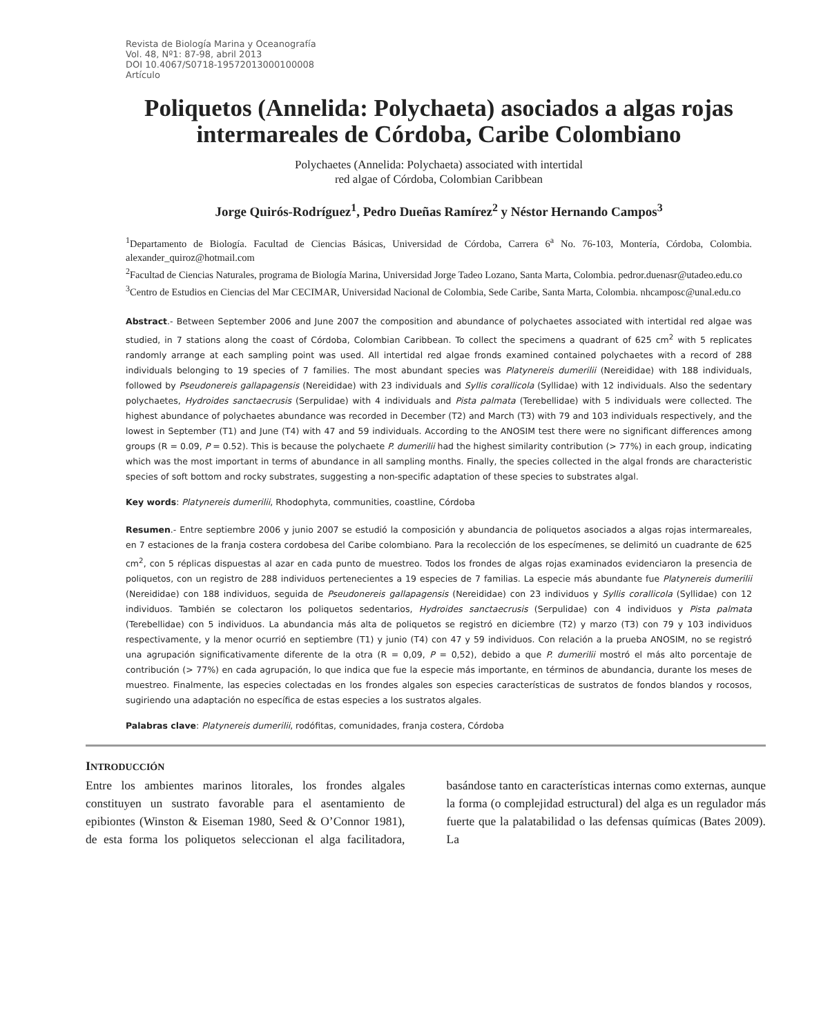Revista de Biología Marina y Oceanografía
Vol. 48, Nº1: 87-98, abril 2013
DOI 10.4067/S0718-19572013000100008
Artículo
Poliquetos (Annelida: Polychaeta) asociados a algas rojas intermareales de Córdoba, Caribe Colombiano
Polychaetes (Annelida: Polychaeta) associated with intertidal
red algae of Córdoba, Colombian Caribbean
Jorge Quirós-Rodríguez<sup>1</sup>, Pedro Dueñas Ramírez<sup>2</sup> y Néstor Hernando Campos<sup>3</sup>
<sup>1</sup> Departamento de Biología. Facultad de Ciencias Básicas, Universidad de Córdoba, Carrera 6<sup>a</sup> No. 76-103, Montería, Córdoba, Colombia. alexander_quiroz@hotmail.com
<sup>2</sup> Facultad de Ciencias Naturales, programa de Biología Marina, Universidad Jorge Tadeo Lozano, Santa Marta, Colombia. pedror.duenasr@utadeo.edu.co
<sup>3</sup> Centro de Estudios en Ciencias del Mar CECIMAR, Universidad Nacional de Colombia, Sede Caribe, Santa Marta, Colombia. nhcamposc@unal.edu.co
Abstract.- Between September 2006 and June 2007 the composition and abundance of polychaetes associated with intertidal red algae was studied, in 7 stations along the coast of Córdoba, Colombian Caribbean. To collect the specimens a quadrant of 625 cm<sup>2</sup> with 5 replicates randomly arrange at each sampling point was used. All intertidal red algae fronds examined contained polychaetes with a record of 288 individuals belonging to 19 species of 7 families. The most abundant species was Platynereis dumerilii (Nereididae) with 188 individuals, followed by Pseudonereis gallapagensis (Nereididae) with 23 individuals and Syllis corallicola (Syllidae) with 12 individuals. Also the sedentary polychaetes, Hydroides sanctaecrusis (Serpulidae) with 4 individuals and Pista palmata (Terebellidae) with 5 individuals were collected. The highest abundance of polychaetes abundance was recorded in December (T2) and March (T3) with 79 and 103 individuals respectively, and the lowest in September (T1) and June (T4) with 47 and 59 individuals. According to the ANOSIM test there were no significant differences among groups (R = 0.09, P = 0.52). This is because the polychaete P. dumerilii had the highest similarity contribution (> 77%) in each group, indicating which was the most important in terms of abundance in all sampling months. Finally, the species collected in the algal fronds are characteristic species of soft bottom and rocky substrates, suggesting a non-specific adaptation of these species to substrates algal.
Key words: Platynereis dumerilii, Rhodophyta, communities, coastline, Córdoba
Resumen.- Entre septiembre 2006 y junio 2007 se estudió la composición y abundancia de poliquetos asociados a algas rojas intermareales, en 7 estaciones de la franja costera cordobesa del Caribe colombiano. Para la recolección de los especímenes, se delimitó un cuadrante de 625 cm<sup>2</sup>, con 5 réplicas dispuestas al azar en cada punto de muestreo. Todos los frondes de algas rojas examinados evidenciaron la presencia de poliquetos, con un registro de 288 individuos pertenecientes a 19 especies de 7 familias. La especie más abundante fue Platynereis dumerilii (Nereididae) con 188 individuos, seguida de Pseudonereis gallapagensis (Nereididae) con 23 individuos y Syllis corallicola (Syllidae) con 12 individuos. También se colectaron los poliquetos sedentarios, Hydroides sanctaecrusis (Serpulidae) con 4 individuos y Pista palmata (Terebellidae) con 5 individuos. La abundancia más alta de poliquetos se registró en diciembre (T2) y marzo (T3) con 79 y 103 individuos respectivamente, y la menor ocurrió en septiembre (T1) y junio (T4) con 47 y 59 individuos. Con relación a la prueba ANOSIM, no se registró una agrupación significativamente diferente de la otra (R = 0,09, P = 0,52), debido a que P. dumerilii mostró el más alto porcentaje de contribución (> 77%) en cada agrupación, lo que indica que fue la especie más importante, en términos de abundancia, durante los meses de muestreo. Finalmente, las especies colectadas en los frondes algales son especies características de sustratos de fondos blandos y rocosos, sugiriendo una adaptación no específica de estas especies a los sustratos algales.
Palabras clave: Platynereis dumerilii, rodófitas, comunidades, franja costera, Córdoba
INTRODUCCIÓN
Entre los ambientes marinos litorales, los frondes algales constituyen un sustrato favorable para el asentamiento de epibiontes (Winston & Eiseman 1980, Seed & O’Connor 1981), de esta forma los poliquetos seleccionan el alga facilitadora, basándose tanto en características internas como externas, aunque la forma (o complejidad estructural) del alga es un regulador más fuerte que la palatabilidad o las defensas químicas (Bates 2009). La